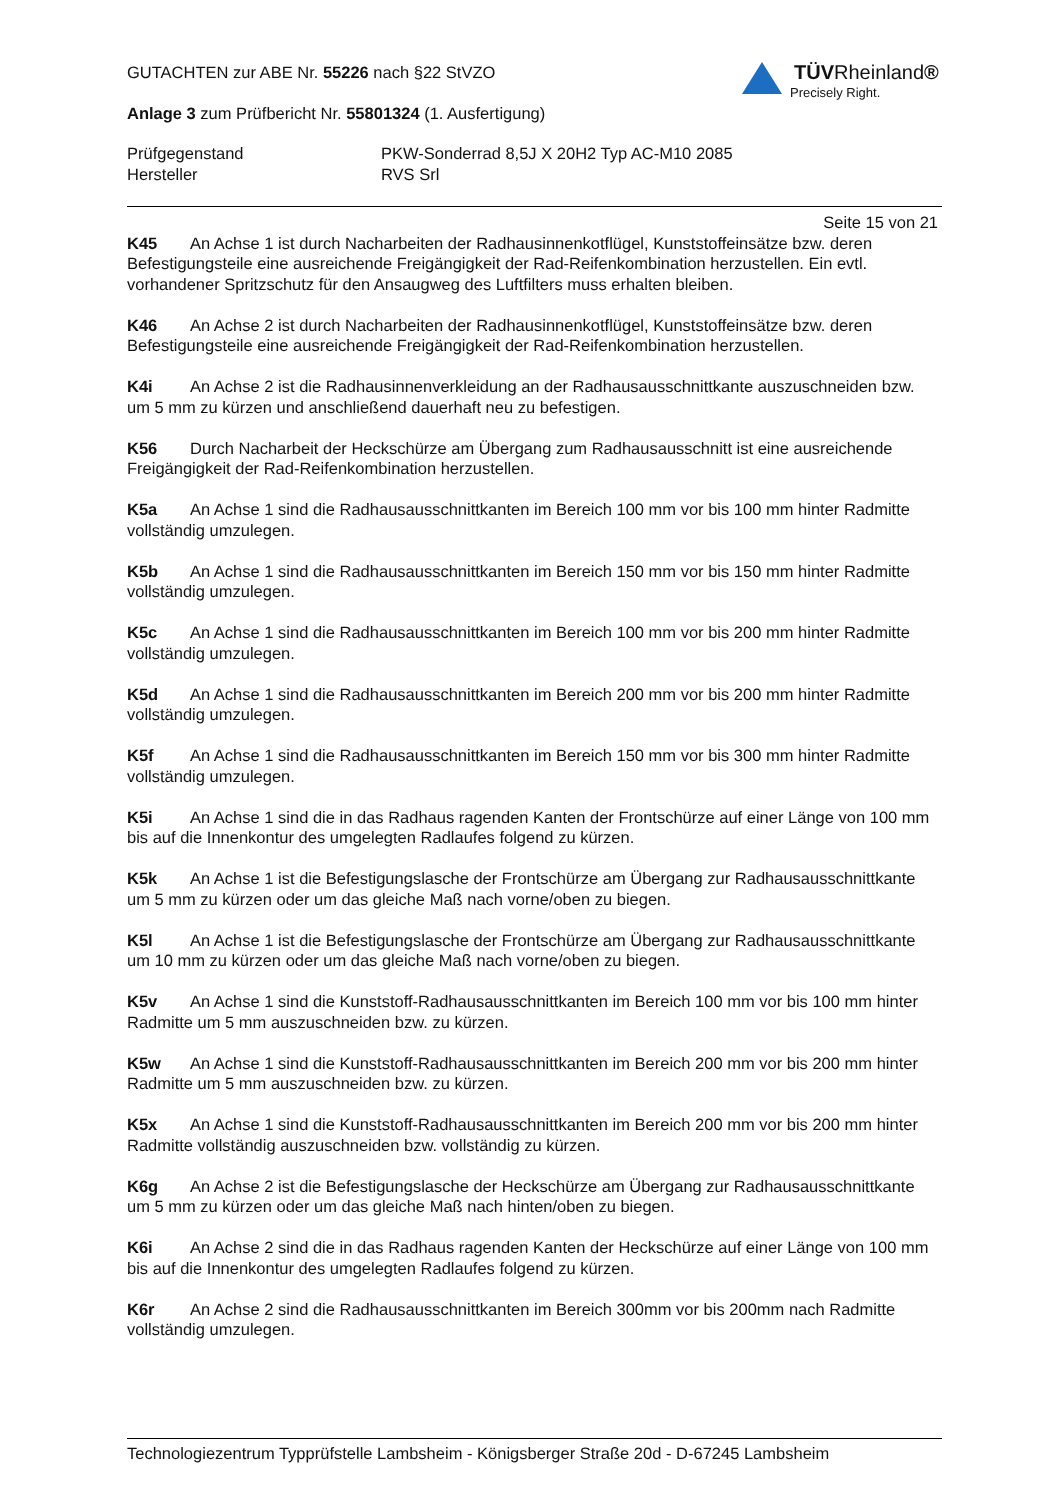TÜVRheinland®
Precisely Right.
GUTACHTEN zur ABE Nr. 55226 nach §22 StVZO
Anlage 3 zum Prüfbericht Nr. 55801324 (1. Ausfertigung)
Prüfgegenstand PKW-Sonderrad 8,5J X 20H2 Typ AC-M10 2085
Hersteller RVS Srl
Seite 15 von 21
K45 An Achse 1 ist durch Nacharbeiten der Radhausinnenkotflügel, Kunststoffeinsätze bzw. deren Befestigungsteile eine ausreichende Freigängigkeit der Rad-Reifenkombination herzustellen. Ein evtl. vorhandener Spritzschutz für den Ansaugweg des Luftfilters muss erhalten bleiben.
K46 An Achse 2 ist durch Nacharbeiten der Radhausinnenkotflügel, Kunststoffeinsätze bzw. deren Befestigungsteile eine ausreichende Freigängigkeit der Rad-Reifenkombination herzustellen.
K4i An Achse 2 ist die Radhausinnenverkleidung an der Radhausausschnittkante auszuschneiden bzw. um 5 mm zu kürzen und anschließend dauerhaft neu zu befestigen.
K56 Durch Nacharbeit der Heckschürze am Übergang zum Radhausausschnitt ist eine ausreichende Freigängigkeit der Rad-Reifenkombination herzustellen.
K5a An Achse 1 sind die Radhausausschnittkanten im Bereich 100 mm vor bis 100 mm hinter Radmitte vollständig umzulegen.
K5b An Achse 1 sind die Radhausausschnittkanten im Bereich 150 mm vor bis 150 mm hinter Radmitte vollständig umzulegen.
K5c An Achse 1 sind die Radhausausschnittkanten im Bereich 100 mm vor bis 200 mm hinter Radmitte vollständig umzulegen.
K5d An Achse 1 sind die Radhausausschnittkanten im Bereich 200 mm vor bis 200 mm hinter Radmitte vollständig umzulegen.
K5f An Achse 1 sind die Radhausausschnittkanten im Bereich 150 mm vor bis 300 mm hinter Radmitte vollständig umzulegen.
K5i An Achse 1 sind die in das Radhaus ragenden Kanten der Frontschürze auf einer Länge von 100 mm bis auf die Innenkontur des umgelegten Radlaufes folgend zu kürzen.
K5k An Achse 1 ist die Befestigungslasche der Frontschürze am Übergang zur Radhausausschnittkante um 5 mm zu kürzen oder um das gleiche Maß nach vorne/oben zu biegen.
K5l An Achse 1 ist die Befestigungslasche der Frontschürze am Übergang zur Radhausausschnittkante um 10 mm zu kürzen oder um das gleiche Maß nach vorne/oben zu biegen.
K5v An Achse 1 sind die Kunststoff-Radhausausschnittkanten im Bereich 100 mm vor bis 100 mm hinter Radmitte um 5 mm auszuschneiden bzw. zu kürzen.
K5w An Achse 1 sind die Kunststoff-Radhausausschnittkanten im Bereich 200 mm vor bis 200 mm hinter Radmitte um 5 mm auszuschneiden bzw. zu kürzen.
K5x An Achse 1 sind die Kunststoff-Radhausausschnittkanten im Bereich 200 mm vor bis 200 mm hinter Radmitte vollständig auszuschneiden bzw. vollständig zu kürzen.
K6g An Achse 2 ist die Befestigungslasche der Heckschürze am Übergang zur Radhausausschnittkante um 5 mm zu kürzen oder um das gleiche Maß nach hinten/oben zu biegen.
K6i An Achse 2 sind die in das Radhaus ragenden Kanten der Heckschürze auf einer Länge von 100 mm bis auf die Innenkontur des umgelegten Radlaufes folgend zu kürzen.
K6r An Achse 2 sind die Radhausausschnittkanten im Bereich 300mm vor bis 200mm nach Radmitte vollständig umzulegen.
Technologiezentrum Typprüfstelle Lambsheim - Königsberger Straße 20d - D-67245 Lambsheim